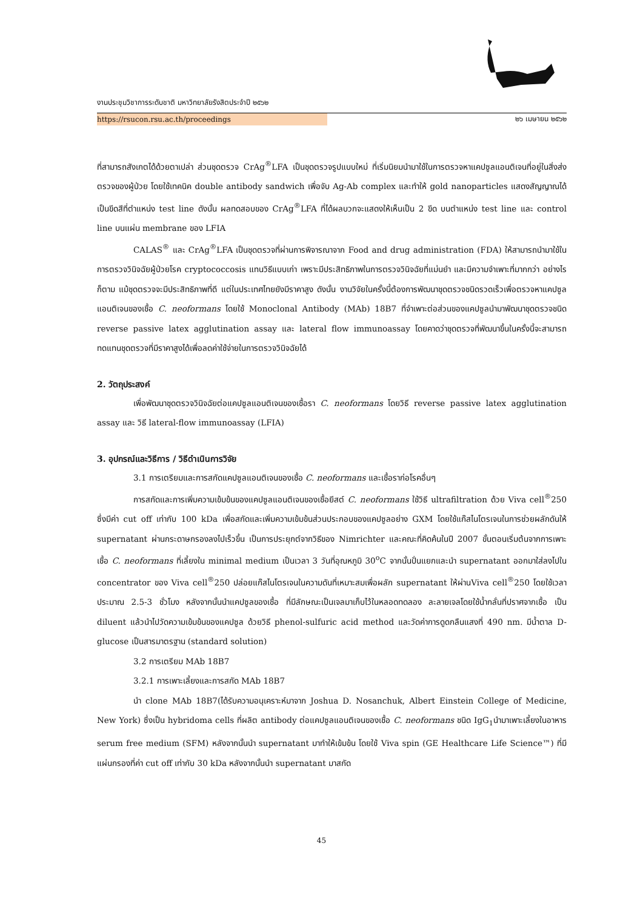งานประชุมวิชาการระดับชาติ มหาวิทยาลัยรังสิตประจำปี ๒๕๖๒
https://rsucon.rsu.ac.th/proceedings ๒๖ เมษายน ๒๕๖๒
ที่สามารถสังเกตได้ด้วยตาเปล่า ส่วนชุดตรวจ CrAg<sup>®</sup>LFA เป็นชุดตรวจรูปแบบใหม่ ที่เริ่มนิยมนำมาใช้ในการตรวจหาแคปซูลแอนติเจนที่อยู่ในสิ่งส่งตรวจของผู้ป่วย โดยใช้เทคนิค double antibody sandwich เพื่อจับ Ag-Ab complex และทำให้ gold nanoparticles แสดงสัญญาณได้เป็นขีดสีที่ตำแหน่ง test line ดังนั้น ผลทดสอบของ CrAg<sup>®</sup>LFA ที่ได้ผลบวกจะแสดงให้เห็นเป็น 2 ขีด บนตำแหน่ง test line และ control line บนแผ่น membrane ของ LFIA
CALAS<sup>®</sup> และ CrAg<sup>®</sup>LFA เป็นชุดตรวจที่ผ่านการพิจารณาจาก Food and drug administration (FDA) ให้สามารถนำมาใช้ในการตรวจวินิจฉัยผู้ป่วยโรค cryptococcosis แทนวิธีแบบเก่า เพราะมีประสิทธิภาพในการตรวจวินิจฉัยที่แม่นยำ และมีความจำเพาะที่มากกว่า อย่างไรก็ตาม แม้ชุดตรวจจะมีประสิทธิภาพที่ดี แต่ในประเทศไทยยังมีราคาสูง ดังนั้น งานวิจัยในครั้งนี้ต้องการพัฒนาชุดตรวจชนิดรวดเร็วเพื่อตรวจหาแคปซูลแอนติเจนของเชื้อ C. neoformans โดยใช้ Monoclonal Antibody (MAb) 18B7 ที่จำเพาะต่อส่วนของแคปซูลนำมาพัฒนาชุดตรวจชนิด reverse passive latex agglutination assay และ lateral flow immunoassay โดยคาดว่าชุดตรวจที่พัฒนาขึ้นในครั้งนี้จะสามารถทดแทนชุดตรวจที่มีราคาสูงได้เพื่อลดค่าใช้จ่ายในการตรวจวินิจฉัยได้
2. วัตถุประสงค์
เพื่อพัฒนาชุดตรวจวินิจฉัยต่อแคปซูลแอนติเจนของเชื้อรา C. neoformans โดยวิธี reverse passive latex agglutination assay และ วิธี lateral-flow immunoassay (LFIA)
3. อุปกรณ์และวิธีการ / วิธีดำเนินการวิจัย
3.1 การเตรียมและการสกัดแคปซูลแอนติเจนของเชื้อ C. neoformans และเชื้อราก่อโรคอื่นๆ
การสกัดและการเพิ่มความเข้มข้นของแคปซูลแอนติเจนของเชื้อยีสต์ C. neoformans ใช้วิธี ultrafiltration ด้วย Viva cell<sup>®</sup>250 ซึ่งมีค่า cut off เท่ากับ 100 kDa เพื่อสกัดและเพิ่มความเข้มข้นส่วนประกอบของแคปซูลอย่าง GXM โดยใช้แก๊สไนโตรเจนในการช่วยผลักดันให้ supernatant ผ่านกระดาษกรองลงไปเร็วขึ้น เป็นการประยุกต์จากวิธีของ Nimrichter และคณะที่คิดค้นในปี 2007 ขั้นตอนเริ่มต้นจากการเพาะเชื้อ C. neoformans ที่เลี้ยงใน minimal medium เป็นเวลา 3 วันที่อุณหภูมิ 30<sup>o</sup>C จากนั้นปั่นแยกและนำ supernatant ออกมาใส่ลงไปใน concentrator ของ Viva cell<sup>®</sup>250 ปล่อยแก๊สไนโตรเจนในความดันที่เหมาะสมเพื่อผลัก supernatant ให้ผ่านViva cell<sup>®</sup>250 โดยใช้เวลาประมาณ 2.5-3 ชั่วโมง หลังจากนั้นนำแคปซูลของเชื้อ ที่มีลักษณะเป็นเจลมาเก็บไว้ในหลอดทดลอง ละลายเจลโดยใช้น้ำกลั่นที่ปราศจากเชื้อ เป็น diluent แล้วนำไปวัดความเข้มข้นของแคปซูล ด้วยวิธี phenol-sulfuric acid method และวัดค่าการดูดกลืนแสงที่ 490 nm. มีน้ำตาล D-glucose เป็นสารมาตรฐาน (standard solution)
3.2 การเตรียม MAb 18B7
3.2.1 การเพาะเลี้ยงและการสกัด MAb 18B7
นำ clone MAb 18B7(ได้รับความอนุเคราะห์มาจาก Joshua D. Nosanchuk, Albert Einstein College of Medicine, New York) ซึ่งเป็น hybridoma cells ที่ผลิต antibody ต่อแคปซูลแอนติเจนของเชื้อ C. neoformans ชนิด IgG<sub>1</sub>นำมาเพาะเลี้ยงในอาหาร serum free medium (SFM) หลังจากนั้นนำ supernatant มาทำให้เข้มข้น โดยใช้ Viva spin (GE Healthcare Life Science™) ที่มีแผ่นกรองที่ค่า cut off เท่ากับ 30 kDa หลังจากนั้นนำ supernatant มาสกัด
45